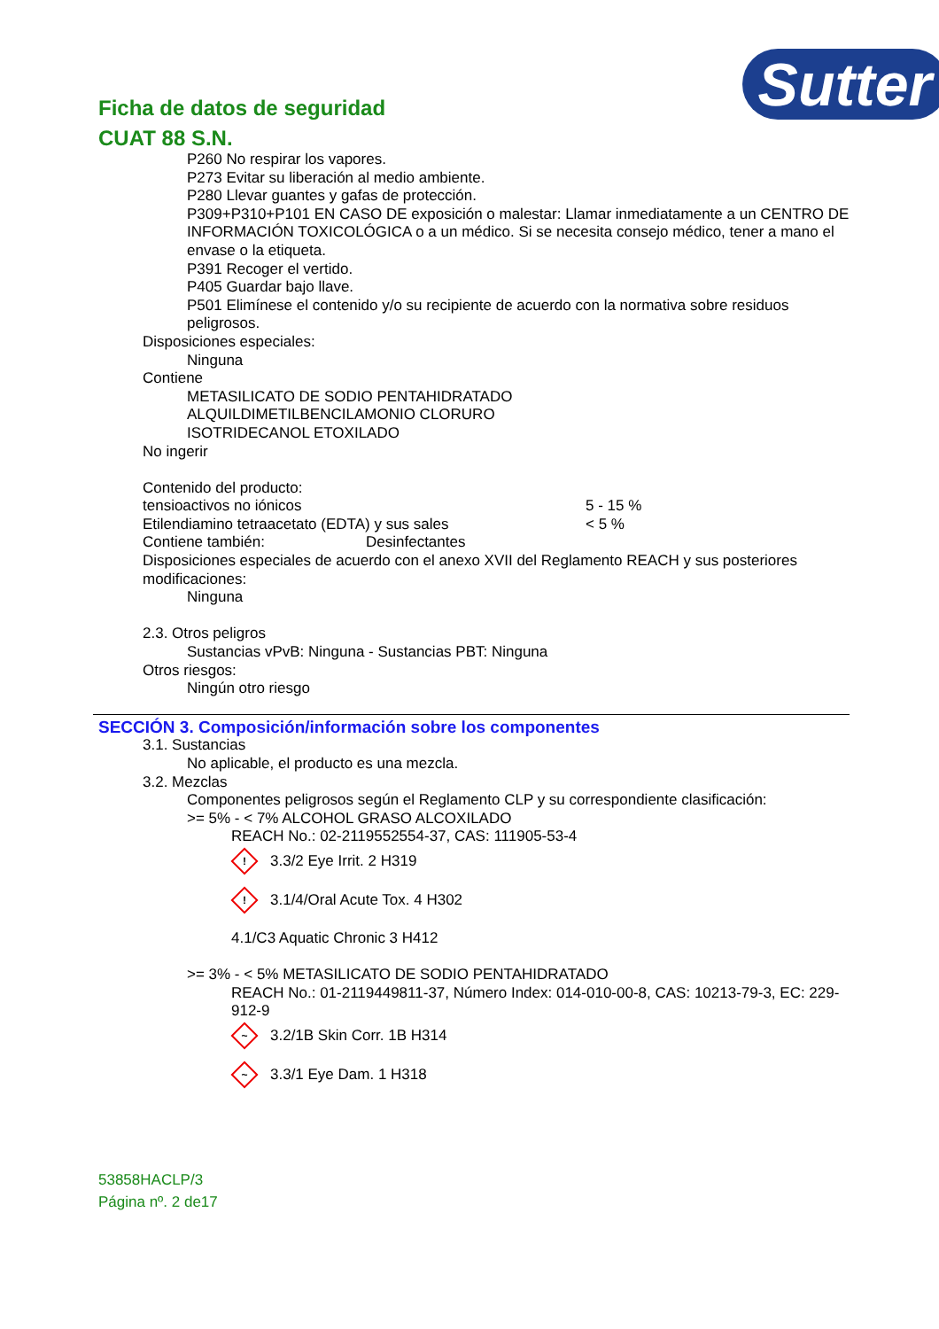Ficha de datos de seguridad
CUAT 88 S.N.
Sutter
P260 No respirar los vapores.
P273 Evitar su liberación al medio ambiente.
P280 Llevar guantes y gafas de protección.
P309+P310+P101 EN CASO DE exposición o malestar: Llamar inmediatamente a un CENTRO DE INFORMACIÓN TOXICOLÓGICA o a un médico. Si se necesita consejo médico, tener a mano el envase o la etiqueta.
P391 Recoger el vertido.
P405 Guardar bajo llave.
P501 Elimínese el contenido y/o su recipiente de acuerdo con la normativa sobre residuos peligrosos.
Disposiciones especiales:
Ninguna
Contiene
METASILICATO DE SODIO PENTAHIDRATADO
ALQUILDIMETILBENCILAMONIO CLORURO
ISOTRIDECANOL ETOXILADO
No ingerir
Contenido del producto:
tensioactivos no iónicos 5 - 15 %
Etilendiamino tetraacetato (EDTA) y sus sales < 5 %
Contiene también: Desinfectantes
Disposiciones especiales de acuerdo con el anexo XVII del Reglamento REACH y sus posteriores modificaciones:
Ninguna
2.3. Otros peligros
Sustancias vPvB: Ninguna - Sustancias PBT: Ninguna
Otros riesgos:
Ningún otro riesgo
SECCIÓN 3. Composición/información sobre los componentes
3.1. Sustancias
No aplicable, el producto es una mezcla.
3.2. Mezclas
Componentes peligrosos según el Reglamento CLP y su correspondiente clasificación:
>= 5% - < 7% ALCOHOL GRASO ALCOXILADO
REACH No.: 02-2119552554-37, CAS: 111905-53-4
!
3.3/2 Eye Irrit. 2 H319
!
3.1/4/Oral Acute Tox. 4 H302
4.1/C3 Aquatic Chronic 3 H412
>= 3% - < 5% METASILICATO DE SODIO PENTAHIDRATADO
REACH No.: 01-2119449811-37, Número Index: 014-010-00-8, CAS: 10213-79-3, EC: 229-912-9
~
3.2/1B Skin Corr. 1B H314
~
3.3/1 Eye Dam. 1 H318
53858HACLP/3
Página nº. 2 de17